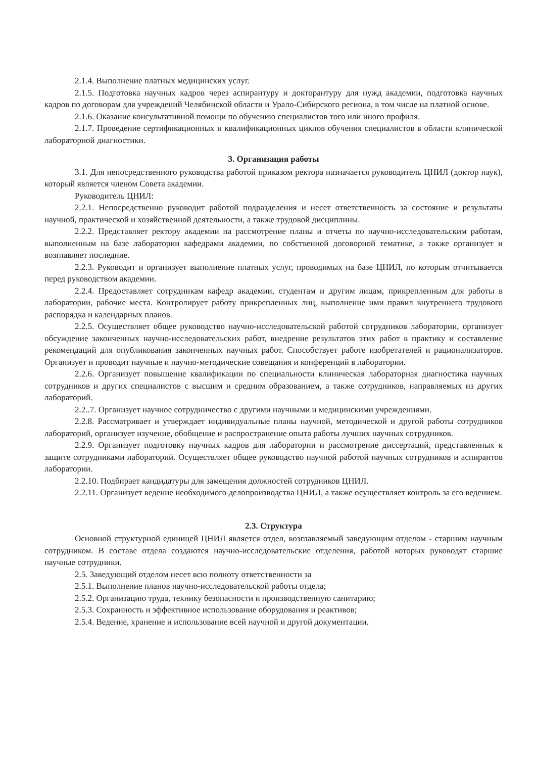2.1.4. Выполнение платных медицинских услуг.
2.1.5. Подготовка научных кадров через аспирантуру и докторантуру для нужд академии, подготовка научных кадров по договорам для учреждений Челябинской области и Урало-Сибирского региона, в том числе на платной основе.
2.1.6. Оказание консультативной помощи по обучению специалистов того или иного профиля.
2.1.7. Проведение сертификационных и квалификационных циклов обучения специалистов в области клинической лабораторной диагностики.
3. Организация работы
3.1. Для непосредственного руководства работой приказом ректора назначается руководитель ЦНИЛ (доктор наук), который является членом Совета академии.
Руководитель ЦНИЛ:
2.2.1. Непосредственно руководит работой подразделения и несет ответственность за состояние и результаты научной, практической и хозяйственной деятельности, а также трудовой дисциплины.
2.2.2. Представляет ректору академии на рассмотрение планы и отчеты по научно-исследовательским работам, выполненным на базе лаборатории кафедрами академии, по собственной договорной тематике, а также организует и возглавляет последние.
2.2.3. Руководит и организует выполнение платных услуг, проводимых на базе ЦНИЛ, по которым отчитывается перед руководством академии.
2.2.4. Предоставляет сотрудникам кафедр академии, студентам и другим лицам, прикрепленным для работы в лаборатории, рабочие места. Контролирует работу прикрепленных лиц, выполнение ими правил внутреннего трудового распорядка и календарных планов.
2.2.5. Осуществляет общее руководство научно-исследовательской работой сотрудников лаборатории, организует обсуждение законченных научно-исследовательских работ, внедрение результатов этих работ в практику и составление рекомендаций для опубликования законченных научных работ. Способствует работе изобретателей и рационализаторов. Организует и проводит научные и научно-методические совещания и конференций в лаборатории.
2.2.6. Организует повышение квалификации по специальности клиническая лабораторная диагностика научных сотрудников и других специалистов с высшим и средним образованием, а также сотрудников, направляемых из других лабораторий.
2.2..7. Организует научное сотрудничество с другими научными и медицинскими учреждениями.
2.2.8. Рассматривает и утверждает индивидуальные планы научной, методической и другой работы сотрудников лабораторий, организует изучение, обобщение и распространение опыта работы лучших научных сотрудников.
2.2.9. Организует подготовку научных кадров для лаборатории и рассмотрение диссертаций, представленных к защите сотрудниками лабораторий. Осуществляет общее руководство научной работой научных сотрудников и аспирантов лаборатории.
2.2.10. Подбирает кандидатуры для замещения должностей сотрудников ЦНИЛ.
2.2.11. Организует ведение необходимого делопроизводства ЦНИЛ, а также осуществляет контроль за его ведением.
2.3. Структура
Основной структурной единицей ЦНИЛ является отдел, возглавляемый заведующим отделом - старшим научным сотрудником. В составе отдела создаются научно-исследовательские отделения, работой которых руководят старшие научные сотрудники.
2.5. Заведующий отделом несет всю полноту ответственности за
2.5.1. Выполнение планов научно-исследовательской работы отдела;
2.5.2. Организацию труда, технику безопасности и производственную санитарию;
2.5.3. Сохранность и эффективное использование оборудования и реактивов;
2.5.4. Ведение, хранение и использование всей научной и другой документации.